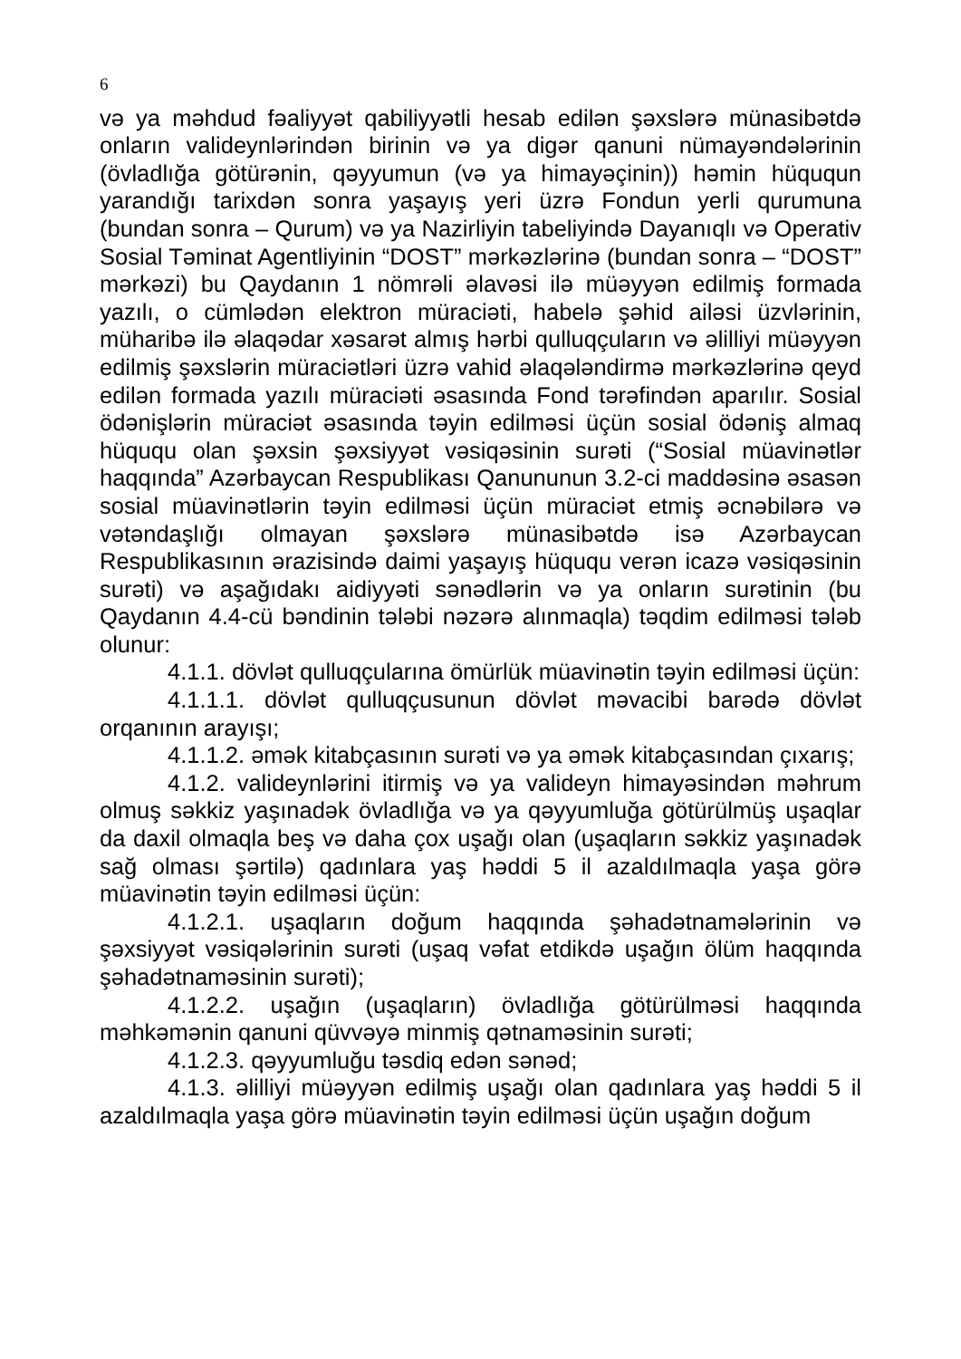6
və ya məhdud fəaliyyət qabiliyyətli hesab edilən şəxslərə münasibətdə onların valideynlərindən birinin və ya digər qanuni nümayəndələrinin (övladlığa götürənin, qəyyumun (və ya himayəçinin)) həmin hüququn yarandığı tarixdən sonra yaşayış yeri üzrə Fondun yerli qurumuna (bundan sonra – Qurum) və ya Nazirliyin tabeliyində Dayanıqlı və Operativ Sosial Təminat Agentliyinin “DOST” mərkəzlərinə (bundan sonra – “DOST” mərkəzi) bu Qaydanın 1 nömrəli əlavəsi ilə müəyyən edilmiş formada yazılı, o cümlədən elektron müraciəti, habelə şəhid ailəsi üzvlərinin, müharibə ilə əlaqədar xəsarət almış hərbi qulluqçuların və əlilliyi müəyyən edilmiş şəxslərin müraciətləri üzrə vahid əlaqələndirmə mərkəzlərinə qeyd edilən formada yazılı müraciəti əsasında Fond tərəfindən aparılır. Sosial ödənişlərin müraciət əsasında təyin edilməsi üçün sosial ödəniş almaq hüququ olan şəxsin şəxsiyyət vəsiqəsinin surəti (“Sosial müavinətlər haqqında” Azərbaycan Respublikası Qanununun 3.2-ci maddəsinə əsasən sosial müavinətlərin təyin edilməsi üçün müraciət etmiş əcnəbilərə və vətəndaşlığı olmayan şəxslərə münasibətdə isə Azərbaycan Respublikasının ərazisində daimi yaşayış hüququ verən icazə vəsiqəsinin surəti) və aşağıdakı aidiyyəti sənədlərin və ya onların surətinin (bu Qaydanın 4.4-cü bəndinin tələbi nəzərə alınmaqla) təqdim edilməsi tələb olunur:
4.1.1. dövlət qulluqçularına ömürlük müavinətin təyin edilməsi üçün:
4.1.1.1. dövlət qulluqçusunun dövlət məvacibi barədə dövlət orqanının arayışı;
4.1.1.2. əmək kitabçasının surəti və ya əmək kitabçasından çıxarış;
4.1.2. valideynlərini itirmiş və ya valideyn himayəsindən məhrum olmuş səkkiz yaşınadək övladlığa və ya qəyyumluğa götürülmüş uşaqlar da daxil olmaqla beş və daha çox uşağı olan (uşaqların səkkiz yaşınadək sağ olması şərtilə) qadınlara yaş həddi 5 il azaldılmaqla yaşa görə müavinətin təyin edilməsi üçün:
4.1.2.1. uşaqların doğum haqqında şəhadətnamələrinin və şəxsiyyət vəsiqələrinin surəti (uşaq vəfat etdikdə uşağın ölüm haqqında şəhadətnaməsinin surəti);
4.1.2.2. uşağın (uşaqların) övladlığa götürülməsi haqqında məhkəmənin qanuni qüvvəyə minmiş qətnaməsinin surəti;
4.1.2.3. qəyyumluğu təsdiq edən sənəd;
4.1.3. əlilliyi müəyyən edilmiş uşağı olan qadınlara yaş həddi 5 il azaldılmaqla yaşa görə müavinətin təyin edilməsi üçün uşağın doğum